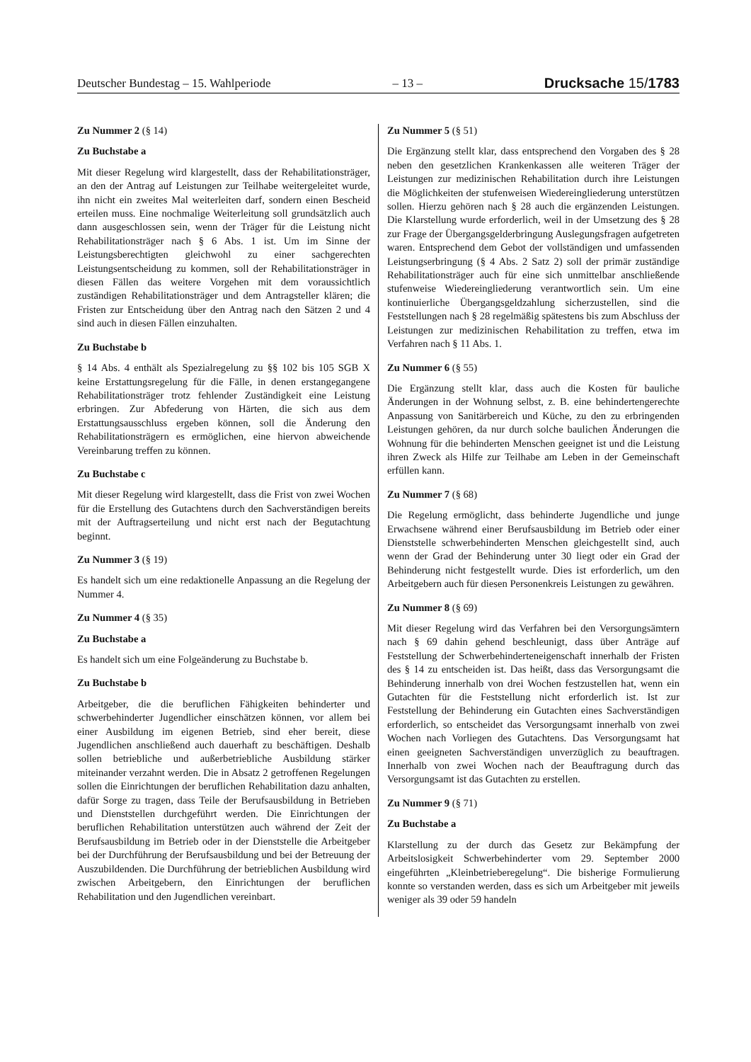Deutscher Bundestag – 15. Wahlperiode – 13 – Drucksache 15/1783
Zu Nummer 2 (§ 14)
Zu Buchstabe a
Mit dieser Regelung wird klargestellt, dass der Rehabilitationsträger, an den der Antrag auf Leistungen zur Teilhabe weitergeleitet wurde, ihn nicht ein zweites Mal weiterleiten darf, sondern einen Bescheid erteilen muss. Eine nochmalige Weiterleitung soll grundsätzlich auch dann ausgeschlossen sein, wenn der Träger für die Leistung nicht Rehabilitationsträger nach § 6 Abs. 1 ist. Um im Sinne der Leistungsberechtigten gleichwohl zu einer sachgerechten Leistungsentscheidung zu kommen, soll der Rehabilitationsträger in diesen Fällen das weitere Vorgehen mit dem voraussichtlich zuständigen Rehabilitationsträger und dem Antragsteller klären; die Fristen zur Entscheidung über den Antrag nach den Sätzen 2 und 4 sind auch in diesen Fällen einzuhalten.
Zu Buchstabe b
§ 14 Abs. 4 enthält als Spezialregelung zu §§ 102 bis 105 SGB X keine Erstattungsregelung für die Fälle, in denen erstangegangene Rehabilitationsträger trotz fehlender Zuständigkeit eine Leistung erbringen. Zur Abfederung von Härten, die sich aus dem Erstattungsausschluss ergeben können, soll die Änderung den Rehabilitationsträgern es ermöglichen, eine hiervon abweichende Vereinbarung treffen zu können.
Zu Buchstabe c
Mit dieser Regelung wird klargestellt, dass die Frist von zwei Wochen für die Erstellung des Gutachtens durch den Sachverständigen bereits mit der Auftragserteilung und nicht erst nach der Begutachtung beginnt.
Zu Nummer 3 (§ 19)
Es handelt sich um eine redaktionelle Anpassung an die Regelung der Nummer 4.
Zu Nummer 4 (§ 35)
Zu Buchstabe a
Es handelt sich um eine Folgeänderung zu Buchstabe b.
Zu Buchstabe b
Arbeitgeber, die die beruflichen Fähigkeiten behinderter und schwerbehinderter Jugendlicher einschätzen können, vor allem bei einer Ausbildung im eigenen Betrieb, sind eher bereit, diese Jugendlichen anschließend auch dauerhaft zu beschäftigen. Deshalb sollen betriebliche und außerbetriebliche Ausbildung stärker miteinander verzahnt werden. Die in Absatz 2 getroffenen Regelungen sollen die Einrichtungen der beruflichen Rehabilitation dazu anhalten, dafür Sorge zu tragen, dass Teile der Berufsausbildung in Betrieben und Dienststellen durchgeführt werden. Die Einrichtungen der beruflichen Rehabilitation unterstützen auch während der Zeit der Berufsausbildung im Betrieb oder in der Dienststelle die Arbeitgeber bei der Durchführung der Berufsausbildung und bei der Betreuung der Auszubildenden. Die Durchführung der betrieblichen Ausbildung wird zwischen Arbeitgebern, den Einrichtungen der beruflichen Rehabilitation und den Jugendlichen vereinbart.
Zu Nummer 5 (§ 51)
Die Ergänzung stellt klar, dass entsprechend den Vorgaben des § 28 neben den gesetzlichen Krankenkassen alle weiteren Träger der Leistungen zur medizinischen Rehabilitation durch ihre Leistungen die Möglichkeiten der stufenweisen Wiedereingliederung unterstützen sollen. Hierzu gehören nach § 28 auch die ergänzenden Leistungen. Die Klarstellung wurde erforderlich, weil in der Umsetzung des § 28 zur Frage der Übergangsgelderbringung Auslegungsfragen aufgetreten waren. Entsprechend dem Gebot der vollständigen und umfassenden Leistungserbringung (§ 4 Abs. 2 Satz 2) soll der primär zuständige Rehabilitationsträger auch für eine sich unmittelbar anschließende stufenweise Wiedereingliederung verantwortlich sein. Um eine kontinuierliche Übergangsgeldzahlung sicherzustellen, sind die Feststellungen nach § 28 regelmäßig spätestens bis zum Abschluss der Leistungen zur medizinischen Rehabilitation zu treffen, etwa im Verfahren nach § 11 Abs. 1.
Zu Nummer 6 (§ 55)
Die Ergänzung stellt klar, dass auch die Kosten für bauliche Änderungen in der Wohnung selbst, z. B. eine behindertengerechte Anpassung von Sanitärbereich und Küche, zu den zu erbringenden Leistungen gehören, da nur durch solche baulichen Änderungen die Wohnung für die behinderten Menschen geeignet ist und die Leistung ihren Zweck als Hilfe zur Teilhabe am Leben in der Gemeinschaft erfüllen kann.
Zu Nummer 7 (§ 68)
Die Regelung ermöglicht, dass behinderte Jugendliche und junge Erwachsene während einer Berufsausbildung im Betrieb oder einer Dienststelle schwerbehinderten Menschen gleichgestellt sind, auch wenn der Grad der Behinderung unter 30 liegt oder ein Grad der Behinderung nicht festgestellt wurde. Dies ist erforderlich, um den Arbeitgebern auch für diesen Personenkreis Leistungen zu gewähren.
Zu Nummer 8 (§ 69)
Mit dieser Regelung wird das Verfahren bei den Versorgungsämtern nach § 69 dahin gehend beschleunigt, dass über Anträge auf Feststellung der Schwerbehinderteneigenschaft innerhalb der Fristen des § 14 zu entscheiden ist. Das heißt, dass das Versorgungsamt die Behinderung innerhalb von drei Wochen festzustellen hat, wenn ein Gutachten für die Feststellung nicht erforderlich ist. Ist zur Feststellung der Behinderung ein Gutachten eines Sachverständigen erforderlich, so entscheidet das Versorgungsamt innerhalb von zwei Wochen nach Vorliegen des Gutachtens. Das Versorgungsamt hat einen geeigneten Sachverständigen unverzüglich zu beauftragen. Innerhalb von zwei Wochen nach der Beauftragung durch das Versorgungsamt ist das Gutachten zu erstellen.
Zu Nummer 9 (§ 71)
Zu Buchstabe a
Klarstellung zu der durch das Gesetz zur Bekämpfung der Arbeitslosigkeit Schwerbehinderter vom 29. September 2000 eingeführten „Kleinbetrieberegelung“. Die bisherige Formulierung konnte so verstanden werden, dass es sich um Arbeitgeber mit jeweils weniger als 39 oder 59 handeln